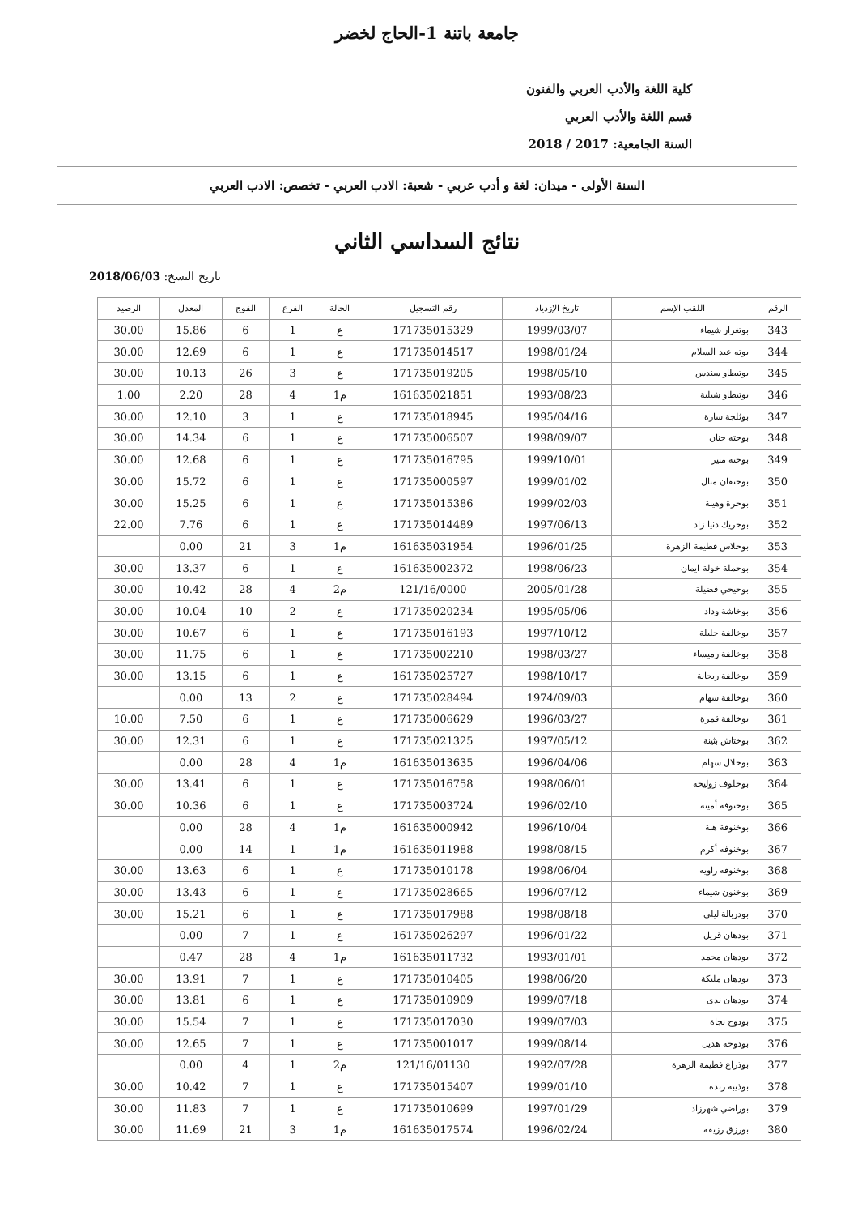جامعة باتنة 1-الحاج لخضر
كلية اللغة والأدب العربي والفنون
قسم اللغة والأدب العربي
السنة الجامعية: 2017 / 2018
السنة الأولى - ميدان: لغة و أدب عربي - شعبة: الادب العربي - تخصص: الادب العربي
نتائج السداسي الثاني
تاريخ النسخ: 2018/06/03
| الرقم | اللقب الإسم | تاريخ الإزدياد | رقم التسجيل | الحالة | الفرع | الفوج | المعدل | الرصيد |
| --- | --- | --- | --- | --- | --- | --- | --- | --- |
| 343 | بوتغرار شيماء | 1999/03/07 | 171735015329 | ع | 1 | 6 | 15.86 | 30.00 |
| 344 | بوته عبد السلام | 1998/01/24 | 171735014517 | ع | 1 | 6 | 12.69 | 30.00 |
| 345 | بوتيطاو سندس | 1998/05/10 | 171735019205 | ع | 3 | 26 | 10.13 | 30.00 |
| 346 | بوتيطاو شيلية | 1993/08/23 | 161635021851 | م1 | 4 | 28 | 2.20 | 1.00 |
| 347 | بوثلجة سارة | 1995/04/16 | 171735018945 | ع | 1 | 3 | 12.10 | 30.00 |
| 348 | بوحته حنان | 1998/09/07 | 171735006507 | ع | 1 | 6 | 14.34 | 30.00 |
| 349 | بوحته منير | 1999/10/01 | 171735016795 | ع | 1 | 6 | 12.68 | 30.00 |
| 350 | بوحنفان منال | 1999/01/02 | 171735000597 | ع | 1 | 6 | 15.72 | 30.00 |
| 351 | بوحرة وهيبة | 1999/02/03 | 171735015386 | ع | 1 | 6 | 15.25 | 30.00 |
| 352 | بوحريك دنيا زاد | 1997/06/13 | 171735014489 | ع | 1 | 6 | 7.76 | 22.00 |
| 353 | بوحلاس فطيمة الزهرة | 1996/01/25 | 161635031954 | م1 | 3 | 21 | 0.00 | |
| 354 | بوحملة خولة ايمان | 1998/06/23 | 161635002372 | ع | 1 | 6 | 13.37 | 30.00 |
| 355 | بوحيحي فضيلة | 2005/01/28 | 121/16/0000 | م2 | 4 | 28 | 10.42 | 30.00 |
| 356 | بوخاشة وداد | 1995/05/06 | 171735020234 | ع | 2 | 10 | 10.04 | 30.00 |
| 357 | بوخالفة جليلة | 1997/10/12 | 171735016193 | ع | 1 | 6 | 10.67 | 30.00 |
| 358 | بوخالفة رميساء | 1998/03/27 | 171735002210 | ع | 1 | 6 | 11.75 | 30.00 |
| 359 | بوخالفة ريحانة | 1998/10/17 | 161735025727 | ع | 1 | 6 | 13.15 | 30.00 |
| 360 | بوخالفة سهام | 1974/09/03 | 171735028494 | ع | 2 | 13 | 0.00 | |
| 361 | بوخالفة قمرة | 1996/03/27 | 171735006629 | ع | 1 | 6 | 7.50 | 10.00 |
| 362 | بوختاش بثينة | 1997/05/12 | 171735021325 | ع | 1 | 6 | 12.31 | 30.00 |
| 363 | بوخلال سهام | 1996/04/06 | 161635013635 | م1 | 4 | 28 | 0.00 | |
| 364 | بوخلوف زوليخة | 1998/06/01 | 171735016758 | ع | 1 | 6 | 13.41 | 30.00 |
| 365 | بوخنوفة أمينة | 1996/02/10 | 171735003724 | ع | 1 | 6 | 10.36 | 30.00 |
| 366 | بوخنوفة هبة | 1996/10/04 | 161635000942 | م1 | 4 | 28 | 0.00 | |
| 367 | بوخنوفه أكرم | 1998/08/15 | 161635011988 | م1 | 1 | 14 | 0.00 | |
| 368 | بوخنوفه راويه | 1998/06/04 | 171735010178 | ع | 1 | 6 | 13.63 | 30.00 |
| 369 | بوخنون شيماء | 1996/07/12 | 171735028665 | ع | 1 | 6 | 13.43 | 30.00 |
| 370 | بودربالة ليلى | 1998/08/18 | 171735017988 | ع | 1 | 6 | 15.21 | 30.00 |
| 371 | بودهان قريل | 1996/01/22 | 161735026297 | ع | 1 | 7 | 0.00 | |
| 372 | بودهان محمد | 1993/01/01 | 161635011732 | م1 | 4 | 28 | 0.47 | |
| 373 | بودهان مليكة | 1998/06/20 | 171735010405 | ع | 1 | 7 | 13.91 | 30.00 |
| 374 | بودهان ندى | 1999/07/18 | 171735010909 | ع | 1 | 6 | 13.81 | 30.00 |
| 375 | بودوح نجاة | 1999/07/03 | 171735017030 | ع | 1 | 7 | 15.54 | 30.00 |
| 376 | بودوخة هديل | 1999/08/14 | 171735001017 | ع | 1 | 7 | 12.65 | 30.00 |
| 377 | بوذراع فطيمة الزهرة | 1992/07/28 | 121/16/01130 | م2 | 1 | 4 | 0.00 | |
| 378 | بوذيبة رندة | 1999/01/10 | 171735015407 | ع | 1 | 7 | 10.42 | 30.00 |
| 379 | بوراضي شهرزاد | 1997/01/29 | 171735010699 | ع | 1 | 7 | 11.83 | 30.00 |
| 380 | بورزق رزيقة | 1996/02/24 | 161635017574 | م1 | 3 | 21 | 11.69 | 30.00 |